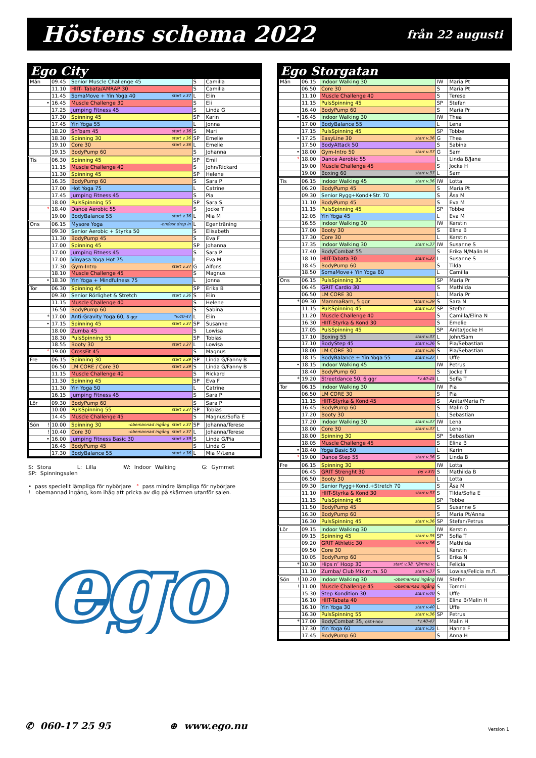Höstens schema 2022
från 22 augusti
Ego City
| Mån | | 09.45 | Senior Muscle Challenge 45 | S | Camilla |
| | | 11.10 | HIIT- Tabata/AMRAP 30 | S | Camilla |
| | | 11.45 | SomaMove + Yin Yoga 40 start v.37 | L | Elin |
| | • | 16.45 | Muscle Challenge 30 | S | Eli |
| | | 17.25 | Jumping Fitness 45 | S | Linda G |
| | | 17.30 | Spinning 45 | SP | Karin |
| | | 17.45 | Yin Yoga 55 | L | Jonna |
| | | 18.20 | Sh’bam 45 start v.36 | S | Mari |
| | | 18.30 | Spinning 30 start v.36 | SP | Emelie |
| | | 19.10 | Core 30 start v.36 | L | Emelie |
| | | 19.15 | BodyPump 60 | S | Johanna |
| Tis | | 06.30 | Spinning 45 | SP | Emil |
| | | 11.15 | Muscle Challenge 40 | S | John/Rickard |
| | | 11.30 | Spinning 45 | SP | Helene |
| | | 16.35 | BodyPump 60 | S | Sara P |
| | | 17.00 | Hot Yoga 75 | L | Catrine |
| | | 17.45 | Jumping Fitness 45 | S | Pia |
| | | 18.00 | PulsSpinning 55 | SP | Sara S |
| | ° | 18.40 | Dance Aerobic 55 | S | Jocke T |
| | | 19.00 | BodyBalance 55 start v.36 | L | Mia M |
| Ons | | 06.15 | Mysore Yoga -endast drop in | L | Egenträning |
| | | 09.30 | Senior Aerobic + Styrka 50 | S | Elisabeth |
| | | 11.30 | BodyPump 45 | S | Eva F |
| | | 17.00 | Spinning 45 | SP | Johanna |
| | | 17.00 | Jumping Fitness 45 | S | Sara P |
| | | 17.00 | Vinyasa Yoga Hot 75 | L | Eva M |
| | | 17.30 | Gym-Intro start v.37 | G | Alfons |
| | | 18.10 | Muscle Challenge 45 | S | Magnus |
| | • | 18.30 | Yin Yoga + Mindfulness 75 | L | Jonna |
| Tor | | 06.30 | Spinning 45 | SP | Erika B |
| | | 09.30 | Senior Rörlighet & Stretch start v.36 | S | Elin |
| | | 11.15 | Muscle Challenge 40 | S | Helene |
| | | 16.50 | BodyPump 60 | S | Sabina |
| | * | 17.00 | Anti-Gravity Yoga 60, 8 ggr *v.40-47 | L | Elin |
| | • | 17.15 | Spinning 45 start v.37 | SP | Susanne |
| | | 18.00 | Zumba 45 | S | Lowisa |
| | | 18.30 | PulsSpinning 55 | SP | Tobias |
| | | 18.55 | Booty 30 start v.37 | L | Lowisa |
| | ° | 19.00 | CrossFit 45 | S | Magnus |
| Fre | | 06.15 | Spinning 30 start v.39 | SP | Linda G/Fanny B |
| | | 06.50 | LM CORE / Core 30 start v.39 | S | Linda G/Fanny B |
| | | 11.15 | Muscle Challenge 40 | S | Rickard |
| | | 11.30 | Spinning 45 | SP | Eva F |
| | | 11.30 | Yin Yoga 50 | L | Catrine |
| | | 16.15 | Jumping Fitness 45 | S | Sara P |
| Lör | | 09.30 | BodyPump 60 | S | Sara P |
| | | 10.00 | PulsSpinning 55 start v.37 | SP | Tobias |
| | | 14.45 | Muscle Challenge 45 | S | Magnus/Sofia E |
| Sön | ! | 10.00 | Spinning 30 -obemannad ingång start v.37 | SP | Johanna/Terese |
| | ! | 10.40 | Core 30 -obemannad ingång start v.37 | L | Johanna/Terese |
| | • | 16.00 | Jumping Fitness Basic 30 start v.39 | S | Linda G/Pia |
| | | 16.45 | BodyPump 45 | S | Linda G |
| | | 17.30 | BodyBalance 55 start v.36 | L | Mia M/Lena |
S: Stora L: Lilla IW: Indoor Walking G: Gymmet SP: Spinningsalen
• pass speciellt lämpliga för nybörjare ° pass mindre lämpliga för nybörjare
! obemannad ingång, kom ihåg att pricka av dig på skärmen utanför salen.
ego
ego
Ego Storgatan
| Mån | | 06.15 | Indoor Walking 30 | IW | Maria Pt |
| | | 06.50 | Core 30 | S | Maria Pt |
| | | 11.10 | Muscle Challenge 40 | S | Terese |
| | | 11.15 | PulsSpinning 45 | SP | Stefan |
| | | 16.40 | BodyPump 60 | S | Maria Pr |
| | • | 16.45 | Indoor Walking 30 | IW | Thea |
| | | 17.00 | BodyBalance 55 | L | Lena |
| | | 17.15 | PulsSpinning 45 | SP | Tobbe |
| | • | 17.25 | EasyLine 30 start v.36 | G | Thea |
| | | 17.50 | BodyAttack 50 | S | Sabina |
| | • | 18.00 | Gym-Intro 50 start v.37 | G | Sam |
| | ° | 18.00 | Dance Aerobic 55 | L | Linda B/Jane |
| | | 19.00 | Muscle Challenge 45 | S | Jocke H |
| | | 19.00 | Boxing 60 start v.37 | L | Sam |
| Tis | | 06.15 | Indoor Walking 45 start v.36 | IW | Lotta |
| | | 06.20 | BodyPump 45 | S | Maria Pt |
| | | 09.30 | Senior Rygg+Kond+Str. 70 | S | Åsa M |
| | | 11.10 | BodyPump 45 | S | Eva M |
| | | 11.15 | PulsSpinning 45 | SP | Tobbe |
| | | 12.05 | Yin Yoga 45 | L | Eva M |
| | | 16.55 | Indoor Walking 30 | IW | Kerstin |
| | | 17.00 | Booty 30 | S | Elina B |
| | | 17.30 | Core 30 | L | Kerstin |
| | | 17.35 | Indoor Walking 30 start v.37 | IW | Susanne S |
| | | 17.40 | BodyCombat 55 | S | Erika N/Malin H |
| | | 18.10 | HIIT-Tabata 30 start v.37 | L | Susanne S |
| | | 18.45 | BodyPump 60 | S | Tilda |
| | | 18.50 | SomaMove+ Yin Yoga 60 | L | Camilla |
| Ons | | 06.15 | PulsSpinning 30 | SP | Maria Pr |
| | | 06.45 | GRIT Cardio 30 | S | Mathilda |
| | | 06.50 | LM CORE 30 | L | Maria Pr |
| | * | 09.30 | MammaBarn, 5 ggr *start v.39 | S | Sara N |
| | | 11.15 | PulsSpinning 45 start v.37 | SP | Stefan |
| | | 11.20 | Muscle Challenge 40 | S | Camilla/Elina N |
| | | 16.30 | HIIT-Styrka & Kond 30 | S | Emelie |
| | | 17.05 | PulsSpinning 45 | SP | Anita/Jocke H |
| | | 17.10 | Boxing 55 start v.37 | L | John/Sam |
| | | 17.10 | BodyStep 45 start v.36 | S | Pia/Sebastian |
| | | 18.00 | LM CORE 30 start v.36 | S | Pia/Sebastian |
| | | 18.15 | BodyBalance + Yin Yoga 55 start v.37 | L | Uffe |
| | • | 18.15 | Indoor Walking 45 | IW | Petrus |
| | | 18.40 | BodyPump 60 | S | Jocke T |
| | * | 19.20 | Streetdance 50, 6 ggr *v.40-45 | L | Sofia T |
| Tor | | 06.15 | Indoor Walking 30 | IW | Pia |
| | | 06.50 | LM CORE 30 | S | Pia |
| | | 11.15 | HIIT-Styrka & Kond 45 | S | Anita/Maria Pr |
| | | 16.45 | BodyPump 60 | S | Malin Ö |
| | | 17.20 | Booty 30 | L | Sebastian |
| | | 17.20 | Indoor Walking 30 start v.37 | IW | Lena |
| | | 18.00 | Core 30 start v.37 | L | Lena |
| | | 18.00 | Spinning 30 | SP | Sebastian |
| | | 18.05 | Muscle Challenge 45 | S | Elina B |
| | • | 18.40 | Yoga Basic 50 | L | Karin |
| | ° | 19.00 | Dance Step 55 start v.36 | S | Linda B |
| Fre | | 06.15 | Spinning 30 | IW | Lotta |
| | | 06.45 | GRIT Strenght 30 (ej v.37) | S | Mathilda B |
| | | 06.50 | Booty 30 | L | Lotta |
| | | 09.30 | Senior Rygg+Kond.+Stretch 70 | S | Åsa M |
| | | 11.10 | HIIT-Styrka & Kond 30 start v.37 | S | Tilda/Sofia E |
| | | 11.15 | PulsSpinning 45 | SP | Tobbe |
| | | 11.50 | BodyPump 45 | S | Susanne S |
| | | 16.30 | BodyPump 60 | S | Maria Pt/Anna |
| | | 16.30 | PulsSpinning 45 start v.36 | SP | Stefan/Petrus |
| Lör | | 09.15 | Indoor Walking 30 | IW | Kerstin |
| | | 09.15 | Spinning 45 start v.35 | SP | Sofia T |
| | | 09.20 | GRIT Athletic 30 start v.36 | S | Mathilda |
| | | 09.50 | Core 30 | L | Kerstin |
| | | 10.05 | BodyPump 60 | S | Erika N |
| | * | 10.30 | Hips n’ Hoop 30 start v.38, *jämna v. | L | Felicia |
| | | 11.10 | Zumba/ Club Mix m.m. 50 start v.37 | S | Lowisa/Felicia m.fl. |
| Sön | ! | 10.20 | Indoor Walking 30 -obemannad ingång | IW | Stefan |
| | ! | 11.00 | Muscle Challenge 45 -obemannad ingång | S | Tommi |
| | | 15.30 | Step Kondition 30 start v.40 | S | Uffe |
| | | 16.10 | HIIT-Tabata 40 | S | Elina B/Malin H |
| | | 16.10 | Yin Yoga 30 start v.40 | L | Uffe |
| | | 16.30 | PulsSpinning 55 start v.36 | SP | Petrus |
| | * | 17.00 | BodyCombat 35, okt+nov *v.40-47 | | Malin H |
| | | 17.30 | Yin Yoga 60 start v.35 | L | Hanna F |
| | | 17.45 | BodyPump 60 | S | Anna H |
✆ 060-17 25 95 ⊕ www.ego.nu Version 1